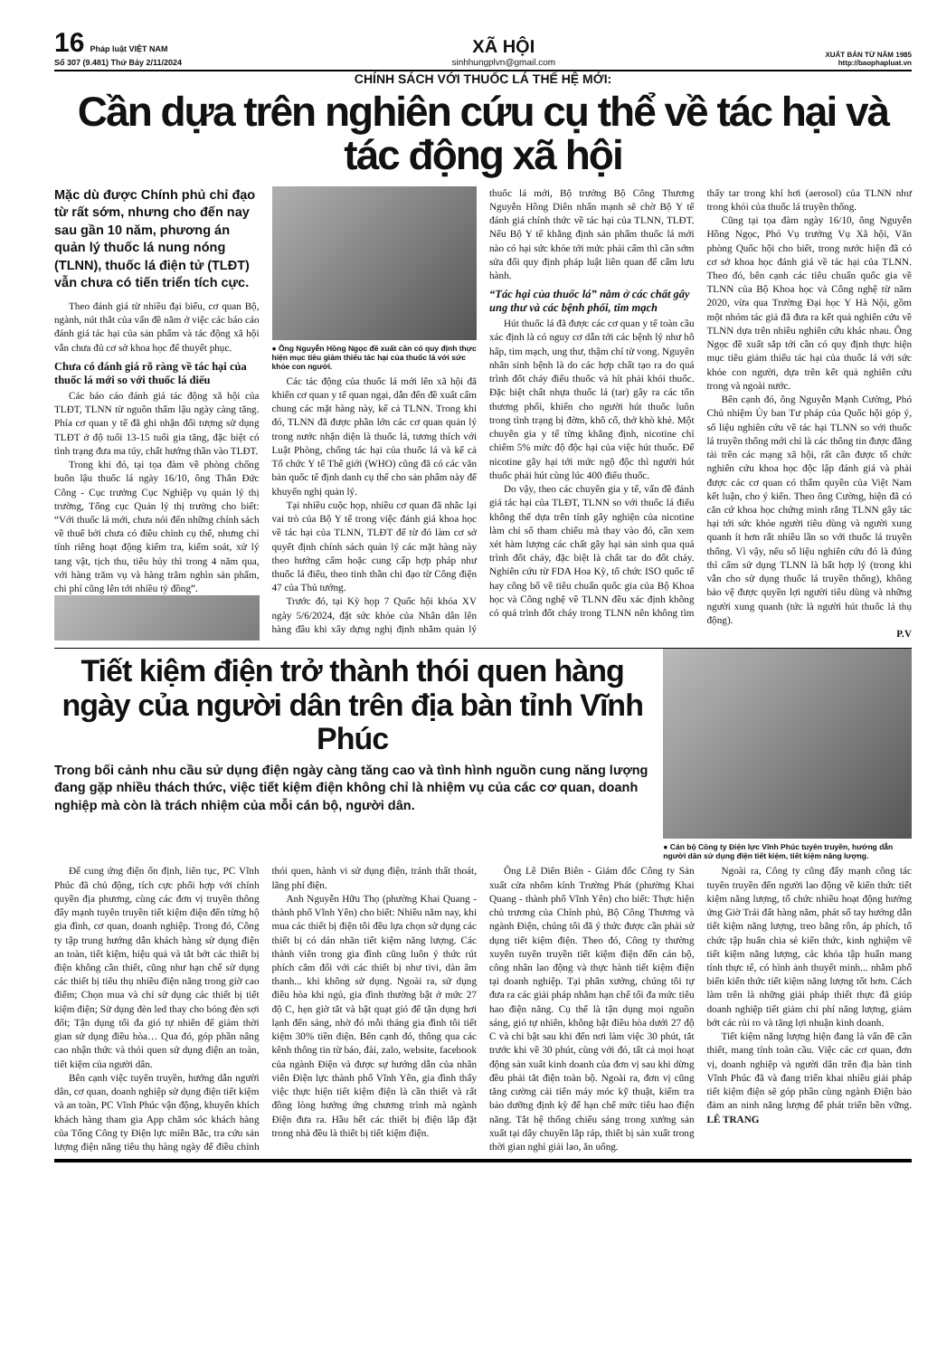16 Pháp luật VIỆT NAM
Số 307 (9.481) Thứ Bảy 2/11/2024
XÃ HỘI
sinhhungplvn@gmail.com
XUẤT BẢN TỪ NĂM 1985
http://baophapluat.vn
CHÍNH SÁCH VỚI THUỐC LÁ THẾ HỆ MỚI:
Cần dựa trên nghiên cứu cụ thể về tác hại và tác động xã hội
Mặc dù được Chính phủ chỉ đạo từ rất sớm, nhưng cho đến nay sau gần 10 năm, phương án quản lý thuốc lá nung nóng (TLNN), thuốc lá điện tử (TLĐT) vẫn chưa có tiến triển tích cực.
Theo đánh giá từ nhiều đại biểu, cơ quan Bộ, ngành, nút thắt của vấn đề nằm ở việc các báo cáo đánh giá tác hại của sản phẩm và tác động xã hội vẫn chưa đủ cơ sở khoa học để thuyết phục.
Chưa có đánh giá rõ ràng về tác hại của thuốc lá mới so với thuốc lá điếu
Các báo cáo đánh giá tác động xã hội của TLĐT, TLNN từ nguồn thẩm lậu ngày càng tăng. Phía cơ quan y tế đã ghi nhận đối tượng sử dụng TLĐT ở độ tuổi 13-15 tuổi gia tăng, đặc biệt có tình trạng đưa ma túy, chất hướng thần vào TLĐT.
Trong khi đó, tại tọa đàm về phòng chống buôn lậu thuốc lá ngày 16/10, ông Thân Đức Công - Cục trưởng Cục Nghiệp vụ quản lý thị trường, Tổng cục Quản lý thị trường cho biết: “Với thuốc lá mới, chưa nói đến những chính sách về thuế bởi chưa có điều chỉnh cụ thể, nhưng chỉ tính riêng hoạt động kiểm tra, kiểm soát, xử lý tang vật, tịch thu, tiêu hủy thì trong 4 năm qua, với hàng trăm vụ và hàng trăm nghìn sản phẩm, chi phí cũng lên tới nhiều tỷ đồng”.
● Ông Nguyễn Hồng Ngọc đề xuất cần có quy định thực hiện mục tiêu giảm thiểu tác hại của thuốc lá với sức khỏe con người.
Các tác động của thuốc lá mới lên xã hội đã khiến cơ quan y tế quan ngại, dẫn đến đề xuất cấm chung các mặt hàng này, kể cả TLNN. Trong khi đó, TLNN đã được phần lớn các cơ quan quản lý trong nước nhận diện là thuốc lá, tương thích với Luật Phòng, chống tác hại của thuốc lá và kể cả Tổ chức Y tế Thế giới (WHO) cũng đã có các văn bản quốc tế định danh cụ thể cho sản phẩm này để khuyến nghị quản lý.
Tại nhiều cuộc họp, nhiều cơ quan đã nhắc lại vai trò của Bộ Y tế trong việc đánh giá khoa học về tác hại của TLNN, TLĐT để từ đó làm cơ sở quyết định chính sách quản lý các mặt hàng này theo hướng cấm hoặc cung cấp hợp pháp như thuốc lá điếu, theo tinh thần chỉ đạo từ Công điện 47 của Thủ tướng.
Trước đó, tại Kỳ họp 7 Quốc hội khóa XV ngày 5/6/2024, đặt sức khỏe của Nhân dân lên hàng đầu khi xây dựng nghị định nhằm quản lý thuốc lá mới, Bộ trưởng Bộ Công Thương Nguyễn Hồng Diên nhấn mạnh sẽ chờ Bộ Y tế đánh giá chính thức về tác hại của TLNN, TLĐT. Nếu Bộ Y tế khẳng định sản phẩm thuốc lá mới nào có hại sức khỏe tới mức phải cấm thì cần sớm sửa đổi quy định pháp luật liên quan để cấm lưu hành.
“Tác hại của thuốc lá” nằm ở các chất gây ung thư và các bệnh phổi, tim mạch
Hút thuốc lá đã được các cơ quan y tế toàn cầu xác định là có nguy cơ dẫn tới các bệnh lý như hô hấp, tim mạch, ung thư, thậm chí tử vong. Nguyên nhân sinh bệnh là do các hợp chất tạo ra do quá trình đốt cháy điếu thuốc và hít phải khói thuốc. Đặc biệt chất nhựa thuốc lá (tar) gây ra các tổn thương phổi, khiến cho người hút thuốc luôn trong tình trạng bị đờm, khô cổ, thở khò khè. Một chuyên gia y tế từng khẳng định, nicotine chỉ chiếm 5% mức độ độc hại của việc hút thuốc. Để nicotine gây hại tới mức ngộ độc thì người hút thuốc phải hút cùng lúc 400 điếu thuốc.
Do vậy, theo các chuyên gia y tế, vấn đề đánh giá tác hại của TLĐT, TLNN so với thuốc lá điếu không thể dựa trên tính gây nghiện của nicotine làm chỉ số tham chiếu mà thay vào đó, cần xem xét hàm lượng các chất gây hại sản sinh qua quá trình đốt cháy, đặc biệt là chất tar do đốt cháy. Nghiên cứu từ FDA Hoa Kỳ, tổ chức ISO quốc tế hay công bố về tiêu chuẩn quốc gia của Bộ Khoa học và Công nghệ về TLNN đều xác định không có quá trình đốt cháy trong TLNN nên không tìm thấy tar trong khí hơi (aerosol) của TLNN như trong khói của thuốc lá truyền thống.
Cũng tại tọa đàm ngày 16/10, ông Nguyễn Hồng Ngọc, Phó Vụ trưởng Vụ Xã hội, Văn phòng Quốc hội cho biết, trong nước hiện đã có cơ sở khoa học đánh giá về tác hại của TLNN. Theo đó, bên cạnh các tiêu chuẩn quốc gia về TLNN của Bộ Khoa học và Công nghệ từ năm 2020, vừa qua Trường Đại học Y Hà Nội, gồm một nhóm tác giả đã đưa ra kết quả nghiên cứu về TLNN dựa trên nhiều nghiên cứu khác nhau. Ông Ngọc đề xuất sắp tới cần có quy định thực hiện mục tiêu giảm thiểu tác hại của thuốc lá với sức khỏe con người, dựa trên kết quả nghiên cứu trong và ngoài nước.
Bên cạnh đó, ông Nguyễn Mạnh Cường, Phó Chủ nhiệm Ủy ban Tư pháp của Quốc hội góp ý, số liệu nghiên cứu về tác hại TLNN so với thuốc lá truyền thống mới chỉ là các thông tin được đăng tải trên các mạng xã hội, rất cần được tổ chức nghiên cứu khoa học độc lập đánh giá và phải được các cơ quan có thẩm quyền của Việt Nam kết luận, cho ý kiến. Theo ông Cường, hiện đã có căn cứ khoa học chứng minh rằng TLNN gây tác hại tới sức khỏe người tiêu dùng và người xung quanh ít hơn rất nhiều lần so với thuốc lá truyền thống. Vì vậy, nếu số liệu nghiên cứu đó là đúng thì cấm sử dụng TLNN là bất hợp lý (trong khi vẫn cho sử dụng thuốc lá truyền thống), không bảo vệ được quyền lợi người tiêu dùng và những người xung quanh (tức là người hút thuốc lá thụ động).
P.V
Tiết kiệm điện trở thành thói quen hàng ngày của người dân trên địa bàn tỉnh Vĩnh Phúc
Trong bối cảnh nhu cầu sử dụng điện ngày càng tăng cao và tình hình nguồn cung năng lượng đang gặp nhiều thách thức, việc tiết kiệm điện không chỉ là nhiệm vụ của các cơ quan, doanh nghiệp mà còn là trách nhiệm của mỗi cán bộ, người dân.
● Cán bộ Công ty Điện lực Vĩnh Phúc tuyên truyền, hướng dẫn người dân sử dụng điện tiết kiệm, tiết kiệm năng lượng.
Để cung ứng điện ổn định, liên tục, PC Vĩnh Phúc đã chủ động, tích cực phối hợp với chính quyền địa phương, cùng các đơn vị truyền thông đẩy mạnh tuyên truyền tiết kiệm điện đến từng hộ gia đình, cơ quan, doanh nghiệp. Trong đó, Công ty tập trung hướng dẫn khách hàng sử dụng điện an toàn, tiết kiệm, hiệu quả và tắt bớt các thiết bị điện không cần thiết, cũng như hạn chế sử dụng các thiết bị tiêu thụ nhiều điện năng trong giờ cao điểm; Chọn mua và chỉ sử dụng các thiết bị tiết kiệm điện; Sử dụng đèn led thay cho bóng đèn sợi đốt; Tận dụng tối đa gió tự nhiên để giảm thời gian sử dụng điều hòa… Qua đó, góp phần nâng cao nhận thức và thói quen sử dụng điện an toàn, tiết kiệm của người dân.
Bên cạnh việc tuyên truyền, hướng dẫn người dân, cơ quan, doanh nghiệp sử dụng điện tiết kiệm và an toàn, PC Vĩnh Phúc vận động, khuyến khích khách hàng tham gia App chăm sóc khách hàng của Tổng Công ty Điện lực miền Bắc, tra cứu sản lượng điện năng tiêu thụ hàng ngày để điều chỉnh thói quen, hành vi sử dụng điện, tránh thất thoát, lãng phí điện.
Anh Nguyễn Hữu Thọ (phường Khai Quang - thành phố Vĩnh Yên) cho biết: Nhiều năm nay, khi mua các thiết bị điện tôi đều lựa chọn sử dụng các thiết bị có dán nhãn tiết kiệm năng lượng. Các thành viên trong gia đình cũng luôn ý thức rút phích cắm đối với các thiết bị như tivi, dàn âm thanh... khi không sử dụng. Ngoài ra, sử dụng điều hòa khi ngủ, gia đình thường bật ở mức 27 độ C, hẹn giờ tắt và bật quạt gió để tận dụng hơi lạnh đến sáng, nhờ đó mỗi tháng gia đình tôi tiết kiệm 30% tiền điện. Bên cạnh đó, thông qua các kênh thông tin từ báo, đài, zalo, website, facebook của ngành Điện và được sự hướng dẫn của nhân viên Điện lực thành phố Vĩnh Yên, gia đình thấy việc thực hiện tiết kiệm điện là cần thiết và rất đồng lòng hưởng ứng chương trình mà ngành Điện đưa ra. Hầu hết các thiết bị điện lắp đặt trong nhà đều là thiết bị tiết kiệm điện.
Ông Lê Diên Biên - Giám đốc Công ty Sản xuất cửa nhôm kính Trường Phát (phường Khai Quang - thành phố Vĩnh Yên) cho biết: Thực hiện chủ trương của Chính phủ, Bộ Công Thương và ngành Điện, chúng tôi đã ý thức được cần phải sử dụng tiết kiệm điện. Theo đó, Công ty thường xuyên tuyên truyền tiết kiệm điện đến cán bộ, công nhân lao động và thực hành tiết kiệm điện tại doanh nghiệp. Tại phân xưởng, chúng tôi tự đưa ra các giải pháp nhằm hạn chế tối đa mức tiêu hao điện năng. Cụ thể là tận dụng mọi nguồn sáng, gió tự nhiên, không bật điều hòa dưới 27 độ C và chỉ bật sau khi đến nơi làm việc 30 phút, tắt trước khi về 30 phút, cùng với đó, tất cả mọi hoạt động sản xuất kinh doanh của đơn vị sau khi dừng đều phải tắt điện toàn bộ. Ngoài ra, đơn vị cũng tăng cường cải tiến máy móc kỹ thuật, kiểm tra bảo dưỡng định kỳ để hạn chế mức tiêu hao điện năng. Tắt hệ thống chiếu sáng trong xưởng sản xuất tại dây chuyền lắp ráp, thiết bị sản xuất trong thời gian nghỉ giải lao, ăn uống.
Ngoài ra, Công ty cũng đẩy mạnh công tác tuyên truyền đến người lao động về kiến thức tiết kiệm năng lượng, tổ chức nhiều hoạt động hưởng ứng Giờ Trái đất hàng năm, phát sổ tay hướng dẫn tiết kiệm năng lượng, treo băng rôn, áp phích, tổ chức tập huấn chia sẻ kiến thức, kinh nghiệm về tiết kiệm năng lượng, các khóa tập huấn mang tính thực tế, có hình ảnh thuyết minh... nhằm phổ biến kiến thức tiết kiệm năng lượng tốt hơn. Cách làm trên là những giải pháp thiết thực đã giúp doanh nghiệp tiết giảm chi phí năng lượng, giảm bớt các rủi ro và tăng lợi nhuận kinh doanh.
Tiết kiệm năng lượng hiện đang là vấn đề cần thiết, mang tính toàn cầu. Việc các cơ quan, đơn vị, doanh nghiệp và người dân trên địa bàn tỉnh Vĩnh Phúc đã và đang triển khai nhiều giải pháp tiết kiệm điện sẽ góp phần cùng ngành Điện bảo đảm an ninh năng lượng để phát triển bền vững. LÊ TRANG